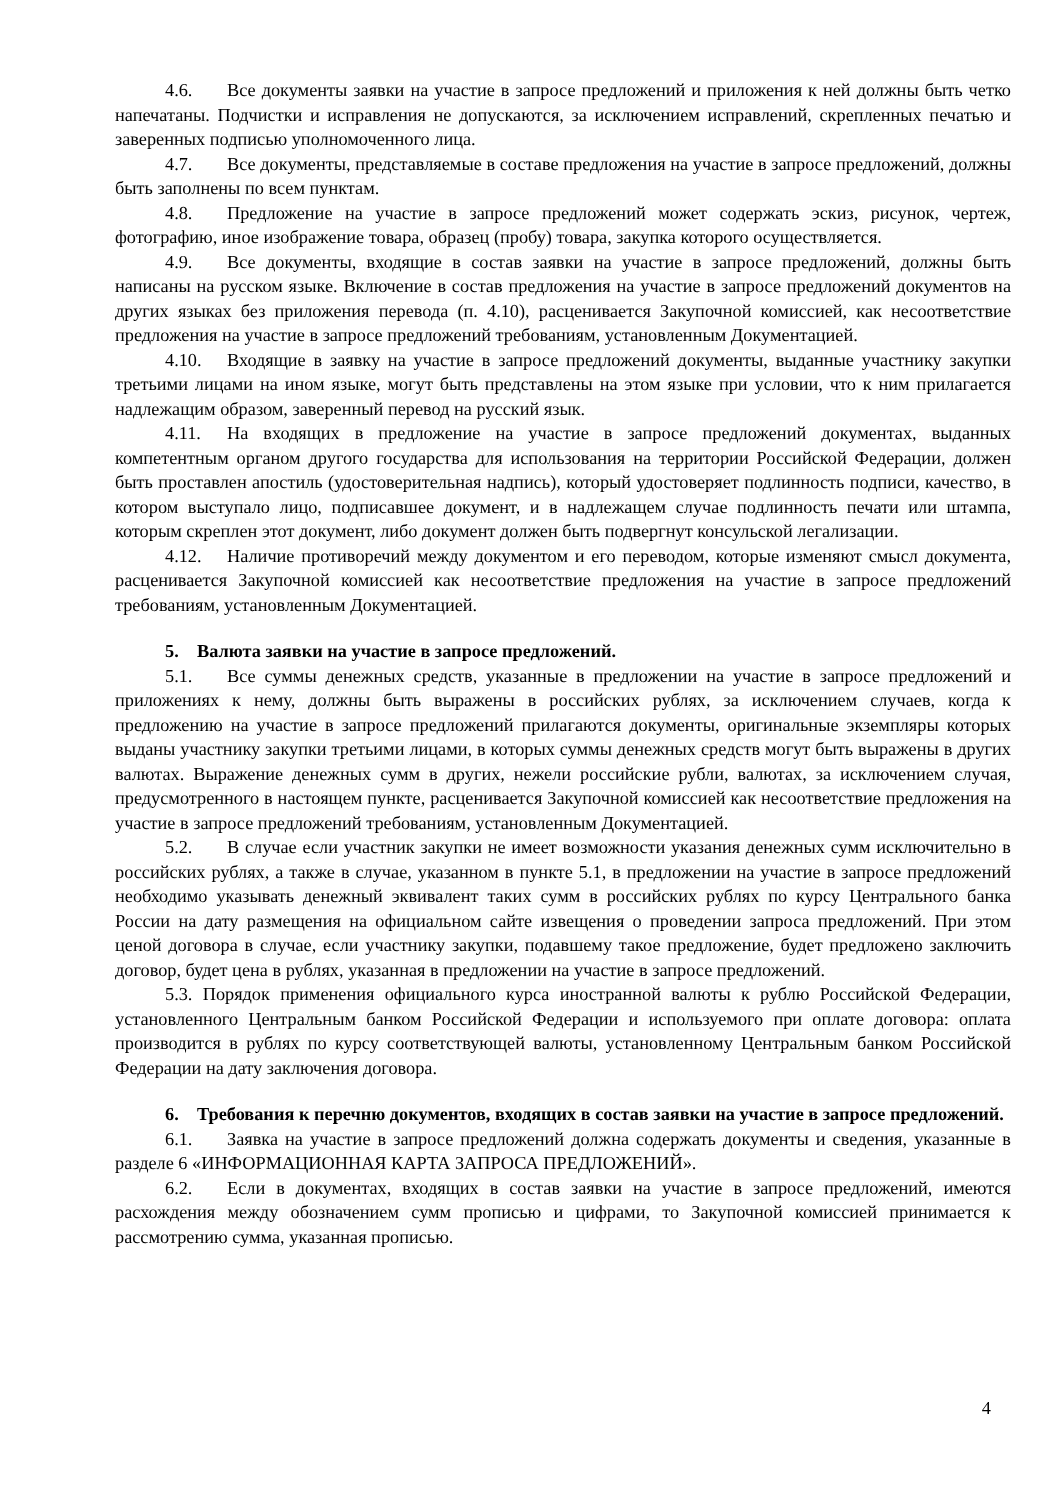4.6. Все документы заявки на участие в запросе предложений и приложения к ней должны быть четко напечатаны. Подчистки и исправления не допускаются, за исключением исправлений, скрепленных печатью и заверенных подписью уполномоченного лица.
4.7. Все документы, представляемые в составе предложения на участие в запросе предложений, должны быть заполнены по всем пунктам.
4.8. Предложение на участие в запросе предложений может содержать эскиз, рисунок, чертеж, фотографию, иное изображение товара, образец (пробу) товара, закупка которого осуществляется.
4.9. Все документы, входящие в состав заявки на участие в запросе предложений, должны быть написаны на русском языке. Включение в состав предложения на участие в запросе предложений документов на других языках без приложения перевода (п. 4.10), расценивается Закупочной комиссией, как несоответствие предложения на участие в запросе предложений требованиям, установленным Документацией.
4.10. Входящие в заявку на участие в запросе предложений документы, выданные участнику закупки третьими лицами на ином языке, могут быть представлены на этом языке при условии, что к ним прилагается надлежащим образом, заверенный перевод на русский язык.
4.11. На входящих в предложение на участие в запросе предложений документах, выданных компетентным органом другого государства для использования на территории Российской Федерации, должен быть проставлен апостиль (удостоверительная надпись), который удостоверяет подлинность подписи, качество, в котором выступало лицо, подписавшее документ, и в надлежащем случае подлинность печати или штампа, которым скреплен этот документ, либо документ должен быть подвергнут консульской легализации.
4.12. Наличие противоречий между документом и его переводом, которые изменяют смысл документа, расценивается Закупочной комиссией как несоответствие предложения на участие в запросе предложений требованиям, установленным Документацией.
5. Валюта заявки на участие в запросе предложений.
5.1. Все суммы денежных средств, указанные в предложении на участие в запросе предложений и приложениях к нему, должны быть выражены в российских рублях, за исключением случаев, когда к предложению на участие в запросе предложений прилагаются документы, оригинальные экземпляры которых выданы участнику закупки третьими лицами, в которых суммы денежных средств могут быть выражены в других валютах. Выражение денежных сумм в других, нежели российские рубли, валютах, за исключением случая, предусмотренного в настоящем пункте, расценивается Закупочной комиссией как несоответствие предложения на участие в запросе предложений требованиям, установленным Документацией.
5.2. В случае если участник закупки не имеет возможности указания денежных сумм исключительно в российских рублях, а также в случае, указанном в пункте 5.1, в предложении на участие в запросе предложений необходимо указывать денежный эквивалент таких сумм в российских рублях по курсу Центрального банка России на дату размещения на официальном сайте извещения о проведении запроса предложений. При этом ценой договора в случае, если участнику закупки, подавшему такое предложение, будет предложено заключить договор, будет цена в рублях, указанная в предложении на участие в запросе предложений.
5.3. Порядок применения официального курса иностранной валюты к рублю Российской Федерации, установленного Центральным банком Российской Федерации и используемого при оплате договора: оплата производится в рублях по курсу соответствующей валюты, установленному Центральным банком Российской Федерации на дату заключения договора.
6. Требования к перечню документов, входящих в состав заявки на участие в запросе предложений.
6.1. Заявка на участие в запросе предложений должна содержать документы и сведения, указанные в разделе 6 «ИНФОРМАЦИОННАЯ КАРТА ЗАПРОСА ПРЕДЛОЖЕНИЙ».
6.2. Если в документах, входящих в состав заявки на участие в запросе предложений, имеются расхождения между обозначением сумм прописью и цифрами, то Закупочной комиссией принимается к рассмотрению сумма, указанная прописью.
4